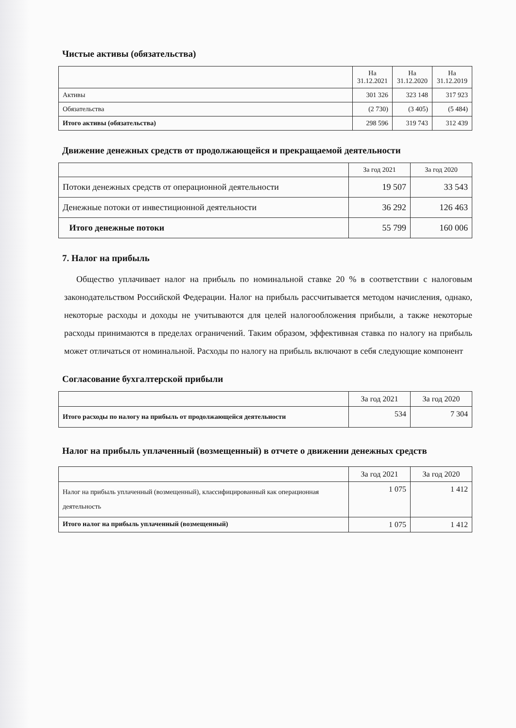Чистые активы (обязательства)
| | На 31.12.2021 | На 31.12.2020 | На 31.12.2019 |
| --- | --- | --- | --- |
| Активы | 301 326 | 323 148 | 317 923 |
| Обязательства | (2 730) | (3 405) | (5 484) |
| Итого активы (обязательства) | 298 596 | 319 743 | 312 439 |
Движение денежных средств от продолжающейся и прекращаемой деятельности
| | За год 2021 | За год 2020 |
| --- | --- | --- |
| Потоки денежных средств от операционной деятельности | 19 507 | 33 543 |
| Денежные потоки от инвестиционной деятельности | 36 292 | 126 463 |
| Итого денежные потоки | 55 799 | 160 006 |
7. Налог на прибыль
Общество уплачивает налог на прибыль по номинальной ставке 20 % в соответствии с налоговым законодательством Российской Федерации. Налог на прибыль рассчитывается методом начисления, однако, некоторые расходы и доходы не учитываются для целей налогообложения прибыли, а также некоторые расходы принимаются в пределах ограничений. Таким образом, эффективная ставка по налогу на прибыль может отличаться от номинальной. Расходы по налогу на прибыль включают в себя следующие компонент
Согласование бухгалтерской прибыли
| | За год 2021 | За год 2020 |
| --- | --- | --- |
| Итого расходы по налогу на прибыль от продолжающейся деятельности | 534 | 7 304 |
Налог на прибыль уплаченный (возмещенный) в отчете о движении денежных средств
| | За год 2021 | За год 2020 |
| --- | --- | --- |
| Налог на прибыль уплаченный (возмещенный), классифицированный как операционная деятельность | 1 075 | 1 412 |
| Итого налог на прибыль уплаченный (возмещенный) | 1 075 | 1 412 |